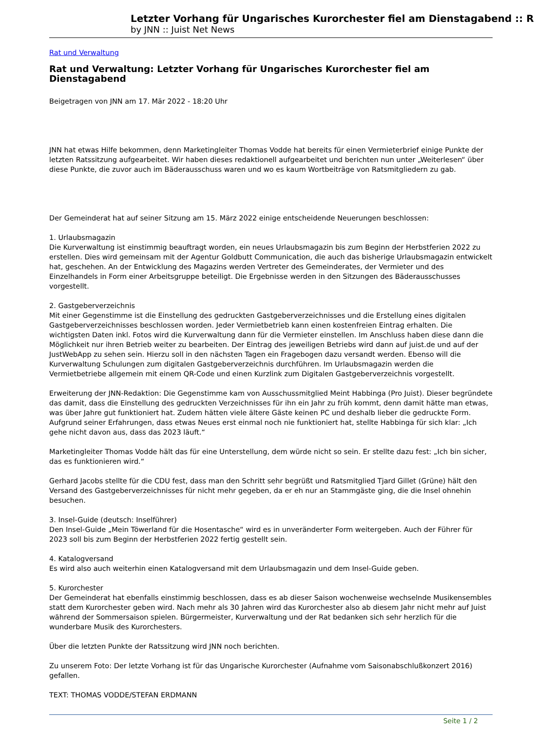Letzter Vorhang für Ungarisches Kurorchester fiel am Dienstagabend :: R
by JNN :: Juist Net News
Rat und Verwaltung
Rat und Verwaltung: Letzter Vorhang für Ungarisches Kurorchester fiel am Dienstagabend
Beigetragen von JNN am 17. Mär 2022 - 18:20 Uhr
JNN hat etwas Hilfe bekommen, denn Marketingleiter Thomas Vodde hat bereits für einen Vermieterbrief einige Punkte der letzten Ratssitzung aufgearbeitet. Wir haben dieses redaktionell aufgearbeitet und berichten nun unter „Weiterlesen“ über diese Punkte, die zuvor auch im Bäderausschuss waren und wo es kaum Wortbeiträge von Ratsmitgliedern zu gab.
Der Gemeinderat hat auf seiner Sitzung am 15. März 2022 einige entscheidende Neuerungen beschlossen:
1. Urlaubsmagazin
Die Kurverwaltung ist einstimmig beauftragt worden, ein neues Urlaubsmagazin bis zum Beginn der Herbstferien 2022 zu erstellen. Dies wird gemeinsam mit der Agentur Goldbutt Communication, die auch das bisherige Urlaubsmagazin entwickelt hat, geschehen. An der Entwicklung des Magazins werden Vertreter des Gemeinderates, der Vermieter und des Einzelhandels in Form einer Arbeitsgruppe beteiligt. Die Ergebnisse werden in den Sitzungen des Bäderausschusses vorgestellt.
2. Gastgeberverzeichnis
Mit einer Gegenstimme ist die Einstellung des gedruckten Gastgeberverzeichnisses und die Erstellung eines digitalen Gastgeberverzeichnisses beschlossen worden. Jeder Vermietbetrieb kann einen kostenfreien Eintrag erhalten. Die wichtigsten Daten inkl. Fotos wird die Kurverwaltung dann für die Vermieter einstellen. Im Anschluss haben diese dann die Möglichkeit nur ihren Betrieb weiter zu bearbeiten. Der Eintrag des jeweiligen Betriebs wird dann auf juist.de und auf der JustWebApp zu sehen sein. Hierzu soll in den nächsten Tagen ein Fragebogen dazu versandt werden. Ebenso will die Kurverwaltung Schulungen zum digitalen Gastgeberverzeichnis durchführen. Im Urlaubsmagazin werden die Vermietbetriebe allgemein mit einem QR-Code und einen Kurzlink zum Digitalen Gastgeberverzeichnis vorgestellt.
Erweiterung der JNN-Redaktion: Die Gegenstimme kam von Ausschussmitglied Meint Habbinga (Pro Juist). Dieser begründete das damit, dass die Einstellung des gedruckten Verzeichnisses für ihn ein Jahr zu früh kommt, denn damit hätte man etwas, was über Jahre gut funktioniert hat. Zudem hätten viele ältere Gäste keinen PC und deshalb lieber die gedruckte Form. Aufgrund seiner Erfahrungen, dass etwas Neues erst einmal noch nie funktioniert hat, stellte Habbinga für sich klar: „Ich gehe nicht davon aus, dass das 2023 läuft.“
Marketingleiter Thomas Vodde hält das für eine Unterstellung, dem würde nicht so sein. Er stellte dazu fest: „Ich bin sicher, das es funktionieren wird.“
Gerhard Jacobs stellte für die CDU fest, dass man den Schritt sehr begrüßt und Ratsmitglied Tjard Gillet (Grüne) hält den Versand des Gastgeberverzeichnisses für nicht mehr gegeben, da er eh nur an Stammgäste ging, die die Insel ohnehin besuchen.
3. Insel-Guide (deutsch: Inselführer)
Den Insel-Guide „Mein Töwerland für die Hosentasche“ wird es in unveränderter Form weitergeben. Auch der Führer für 2023 soll bis zum Beginn der Herbstferien 2022 fertig gestellt sein.
4. Katalogversand
Es wird also auch weiterhin einen Katalogversand mit dem Urlaubsmagazin und dem Insel-Guide geben.
5. Kurorchester
Der Gemeinderat hat ebenfalls einstimmig beschlossen, dass es ab dieser Saison wochenweise wechselnde Musikensembles statt dem Kurorchester geben wird. Nach mehr als 30 Jahren wird das Kurorchester also ab diesem Jahr nicht mehr auf Juist während der Sommersaison spielen. Bürgermeister, Kurverwaltung und der Rat bedanken sich sehr herzlich für die wunderbare Musik des Kurorchesters.
Über die letzten Punkte der Ratssitzung wird JNN noch berichten.
Zu unserem Foto: Der letzte Vorhang ist für das Ungarische Kurorchester (Aufnahme vom Saisonabschlußkonzert 2016) gefallen.
TEXT: THOMAS VODDE/STEFAN ERDMANN
Seite 1 / 2